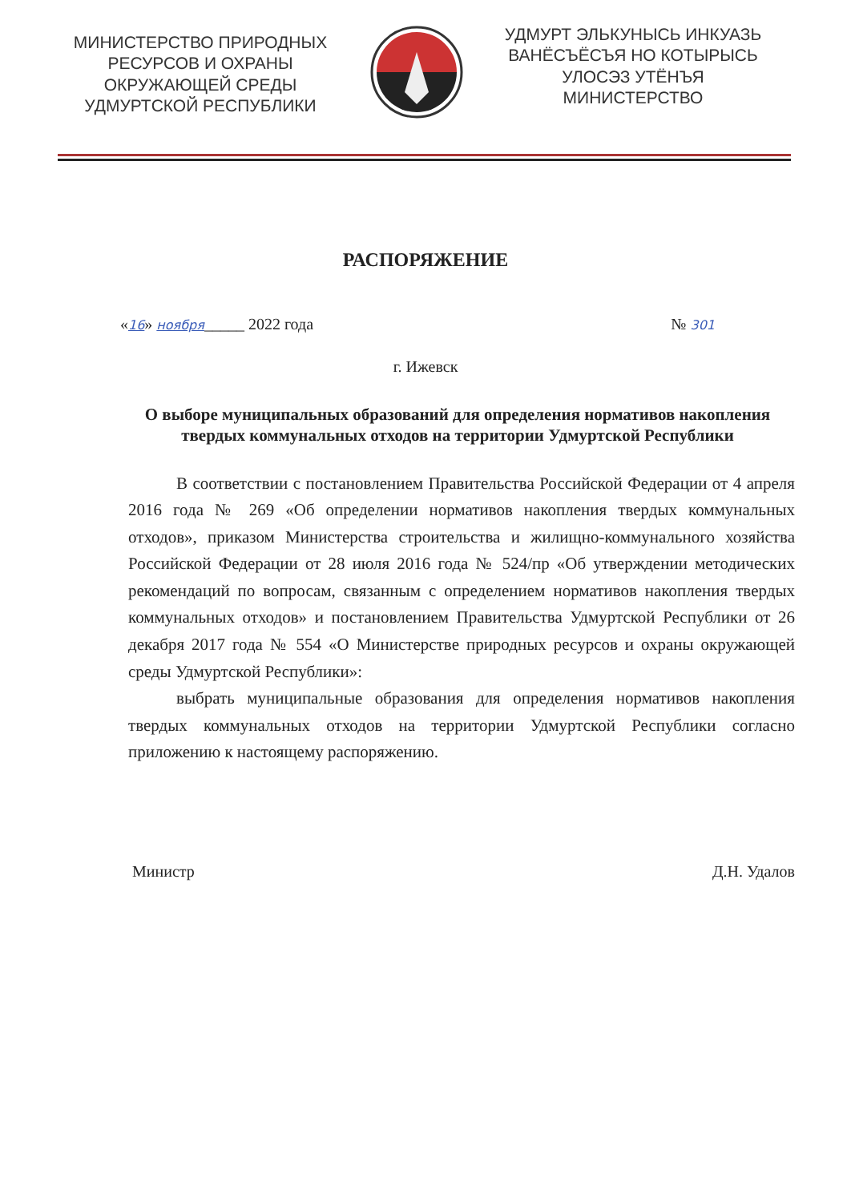МИНИСТЕРСТВО ПРИРОДНЫХ РЕСУРСОВ И ОХРАНЫ ОКРУЖАЮЩЕЙ СРЕДЫ УДМУРТСКОЙ РЕСПУБЛИКИ
УДМУРТ ЭЛЬКУНЫСЬ ИНКУАЗЬ ВАНЁСЪЁСЪЯ НО КОТЫРЫСЬ УЛОСЭЗ УТЁНЪЯ МИНИСТЕРСТВО
РАСПОРЯЖЕНИЕ
«16» ноября_____ 2022 года № 301
г. Ижевск
О выборе муниципальных образований для определения нормативов накопления твердых коммунальных отходов на территории Удмуртской Республики
В соответствии с постановлением Правительства Российской Федерации от 4 апреля 2016 года № 269 «Об определении нормативов накопления твердых коммунальных отходов», приказом Министерства строительства и жилищно-коммунального хозяйства Российской Федерации от 28 июля 2016 года № 524/пр «Об утверждении методических рекомендаций по вопросам, связанным с определением нормативов накопления твердых коммунальных отходов» и постановлением Правительства Удмуртской Республики от 26 декабря 2017 года № 554 «О Министерстве природных ресурсов и охраны окружающей среды Удмуртской Республики»:
выбрать муниципальные образования для определения нормативов накопления твердых коммунальных отходов на территории Удмуртской Республики согласно приложению к настоящему распоряжению.
Министр Д.Н. Удалов